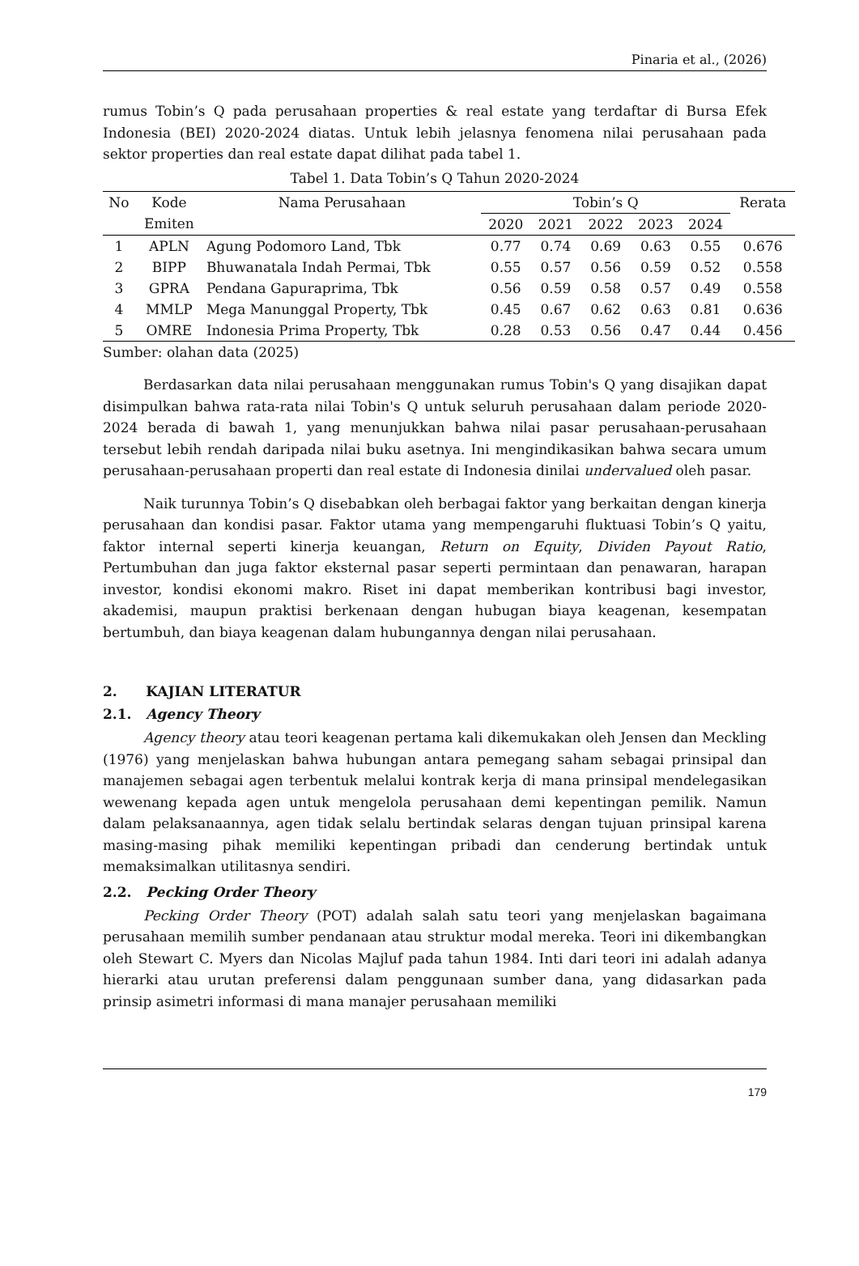Pinaria et al., (2026)
rumus Tobin’s Q pada perusahaan properties & real estate yang terdaftar di Bursa Efek Indonesia (BEI) 2020-2024 diatas. Untuk lebih jelasnya fenomena nilai perusahaan pada sektor properties dan real estate dapat dilihat pada tabel 1.
Tabel 1. Data Tobin’s Q Tahun 2020-2024
| No | Kode | Nama Perusahaan | Tobin’s Q | | | | | Rerata |
| --- | --- | --- | --- | --- | --- | --- | --- | --- |
| | Emiten | | 2020 | 2021 | 2022 | 2023 | 2024 | |
| 1 | APLN | Agung Podomoro Land, Tbk | 0.77 | 0.74 | 0.69 | 0.63 | 0.55 | 0.676 |
| 2 | BIPP | Bhuwanatala Indah Permai, Tbk | 0.55 | 0.57 | 0.56 | 0.59 | 0.52 | 0.558 |
| 3 | GPRA | Pendana Gapuraprima, Tbk | 0.56 | 0.59 | 0.58 | 0.57 | 0.49 | 0.558 |
| 4 | MMLP | Mega Manunggal Property, Tbk | 0.45 | 0.67 | 0.62 | 0.63 | 0.81 | 0.636 |
| 5 | OMRE | Indonesia Prima Property, Tbk | 0.28 | 0.53 | 0.56 | 0.47 | 0.44 | 0.456 |
Sumber: olahan data (2025)
Berdasarkan data nilai perusahaan menggunakan rumus Tobin's Q yang disajikan dapat disimpulkan bahwa rata-rata nilai Tobin's Q untuk seluruh perusahaan dalam periode 2020-2024 berada di bawah 1, yang menunjukkan bahwa nilai pasar perusahaan-perusahaan tersebut lebih rendah daripada nilai buku asetnya. Ini mengindikasikan bahwa secara umum perusahaan-perusahaan properti dan real estate di Indonesia dinilai undervalued oleh pasar.
Naik turunnya Tobin’s Q disebabkan oleh berbagai faktor yang berkaitan dengan kinerja perusahaan dan kondisi pasar. Faktor utama yang mempengaruhi fluktuasi Tobin’s Q yaitu, faktor internal seperti kinerja keuangan, Return on Equity, Dividen Payout Ratio, Pertumbuhan dan juga faktor eksternal pasar seperti permintaan dan penawaran, harapan investor, kondisi ekonomi makro. Riset ini dapat memberikan kontribusi bagi investor, akademisi, maupun praktisi berkenaan dengan hubugan biaya keagenan, kesempatan bertumbuh, dan biaya keagenan dalam hubungannya dengan nilai perusahaan.
2. KAJIAN LITERATUR
2.1. Agency Theory
Agency theory atau teori keagenan pertama kali dikemukakan oleh Jensen dan Meckling (1976) yang menjelaskan bahwa hubungan antara pemegang saham sebagai prinsipal dan manajemen sebagai agen terbentuk melalui kontrak kerja di mana prinsipal mendelegasikan wewenang kepada agen untuk mengelola perusahaan demi kepentingan pemilik. Namun dalam pelaksanaannya, agen tidak selalu bertindak selaras dengan tujuan prinsipal karena masing-masing pihak memiliki kepentingan pribadi dan cenderung bertindak untuk memaksimalkan utilitasnya sendiri.
2.2. Pecking Order Theory
Pecking Order Theory (POT) adalah salah satu teori yang menjelaskan bagaimana perusahaan memilih sumber pendanaan atau struktur modal mereka. Teori ini dikembangkan oleh Stewart C. Myers dan Nicolas Majluf pada tahun 1984. Inti dari teori ini adalah adanya hierarki atau urutan preferensi dalam penggunaan sumber dana, yang didasarkan pada prinsip asimetri informasi di mana manajer perusahaan memiliki
179